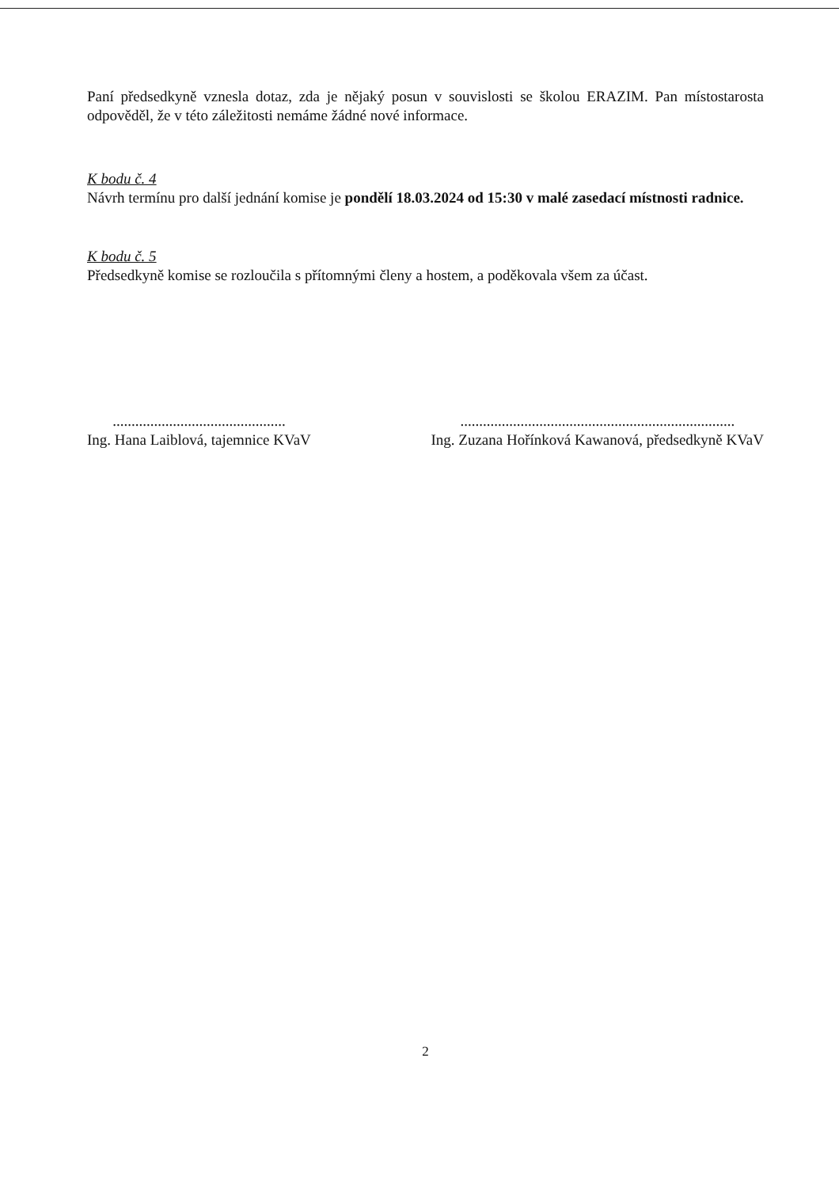Paní předsedkyně vznesla dotaz, zda je nějaký posun v souvislosti se školou ERAZIM. Pan místostarosta odpověděl, že v této záležitosti nemáme žádné nové informace.
K bodu č. 4
Návrh termínu pro další jednání komise je pondělí 18.03.2024 od 15:30 v malé zasedací místnosti radnice.
K bodu č. 5
Předsedkyně komise se rozloučila s přítomnými členy a hostem, a poděkovala všem za účast.
..............................................
Ing. Hana Laiblová, tajemnice KVaV
.........................................................................
Ing. Zuzana Hořínková Kawanová, předsedkyně KVaV
2